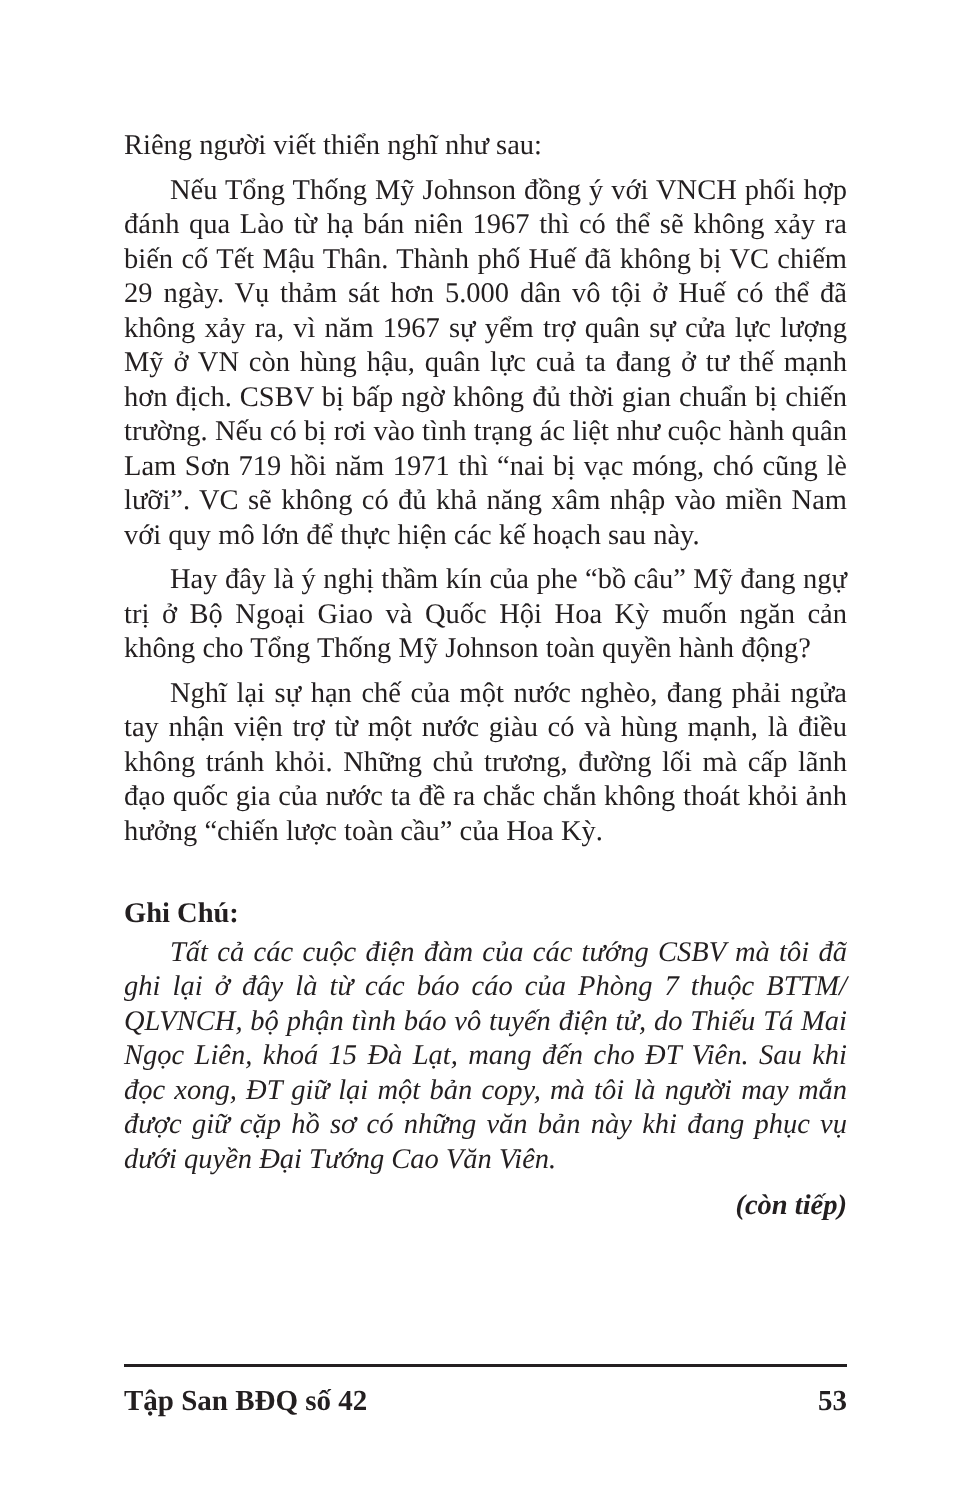Riêng người viết thiển nghĩ như sau:
Nếu Tổng Thống Mỹ Johnson đồng ý với VNCH phối hợp đánh qua Lào từ hạ bán niên 1967 thì có thể sẽ không xảy ra biến cố Tết Mậu Thân. Thành phố Huế đã không bị VC chiếm 29 ngày. Vụ thảm sát hơn 5.000 dân vô tội ở Huế có thể đã không xảy ra, vì năm 1967 sự yểm trợ quân sự cửa lực lượng Mỹ ở VN còn hùng hậu, quân lực cuả ta đang ở tư thế mạnh hơn địch. CSBV bị bấp ngờ không đủ thời gian chuẩn bị chiến trường. Nếu có bị rơi vào tình trạng ác liệt như cuộc hành quân Lam Sơn 719 hồi năm 1971 thì “nai bị vạc móng, chó cũng lè lưỡi”. VC sẽ không có đủ khả năng xâm nhập vào miền Nam với quy mô lớn để thực hiện các kế hoạch sau này.
Hay đây là ý nghị thầm kín của phe “bồ câu” Mỹ đang ngự trị ở Bộ Ngoại Giao và Quốc Hội Hoa Kỳ muốn ngăn cản không cho Tổng Thống Mỹ Johnson toàn quyền hành động?
Nghĩ lại sự hạn chế của một nước nghèo, đang phải ngửa tay nhận viện trợ từ một nước giàu có và hùng mạnh, là điều không tránh khỏi. Những chủ trương, đường lối mà cấp lãnh đạo quốc gia của nước ta đề ra chắc chắn không thoát khỏi ảnh hưởng “chiến lược toàn cầu” của Hoa Kỳ.
Ghi Chú:
Tất cả các cuộc điện đàm của các tướng CSBV mà tôi đã ghi lại ở đây là từ các báo cáo của Phòng 7 thuộc BTTM/ QLVNCH, bộ phận tình báo vô tuyến điện tử, do Thiếu Tá Mai Ngọc Liên, khoá 15 Đà Lạt, mang đến cho ĐT Viên. Sau khi đọc xong, ĐT giữ lại một bản copy, mà tôi là người may mắn được giữ cặp hồ sơ có những văn bản này khi đang phục vụ dưới quyền Đại Tướng Cao Văn Viên.
(còn tiếp)
Tập San BĐQ số 42 53